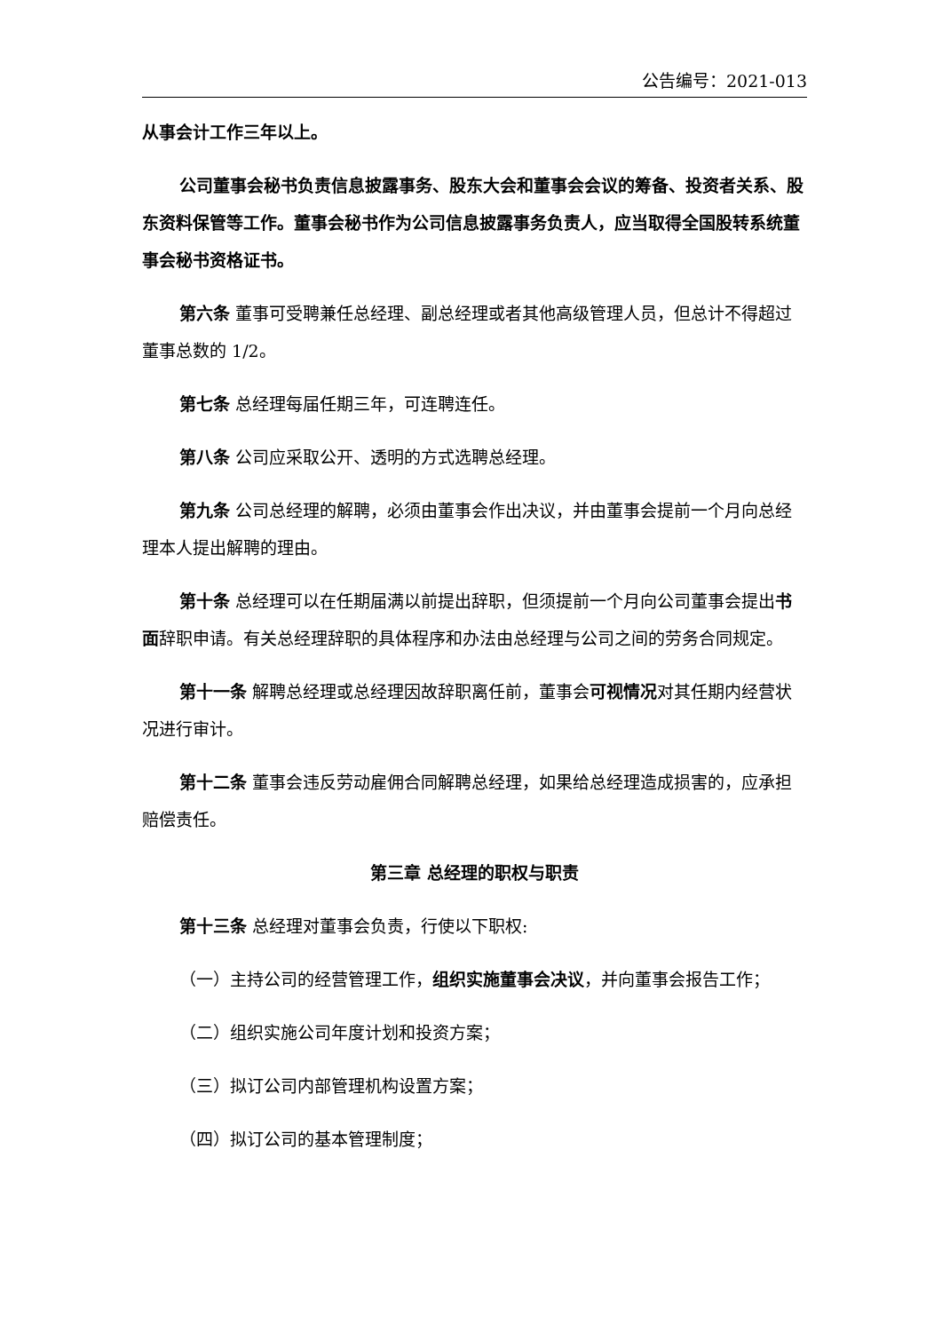公告编号：2021-013
从事会计工作三年以上。
公司董事会秘书负责信息披露事务、股东大会和董事会会议的筹备、投资者关系、股东资料保管等工作。董事会秘书作为公司信息披露事务负责人，应当取得全国股转系统董事会秘书资格证书。
第六条 董事可受聘兼任总经理、副总经理或者其他高级管理人员，但总计不得超过董事总数的 1/2。
第七条 总经理每届任期三年，可连聘连任。
第八条 公司应采取公开、透明的方式选聘总经理。
第九条 公司总经理的解聘，必须由董事会作出决议，并由董事会提前一个月向总经理本人提出解聘的理由。
第十条 总经理可以在任期届满以前提出辞职，但须提前一个月向公司董事会提出书面辞职申请。有关总经理辞职的具体程序和办法由总经理与公司之间的劳务合同规定。
第十一条 解聘总经理或总经理因故辞职离任前，董事会可视情况对其任期内经营状况进行审计。
第十二条 董事会违反劳动雇佣合同解聘总经理，如果给总经理造成损害的，应承担赔偿责任。
第三章 总经理的职权与职责
第十三条 总经理对董事会负责，行使以下职权:
（一）主持公司的经营管理工作，组织实施董事会决议，并向董事会报告工作；
（二）组织实施公司年度计划和投资方案；
（三）拟订公司内部管理机构设置方案；
（四）拟订公司的基本管理制度；